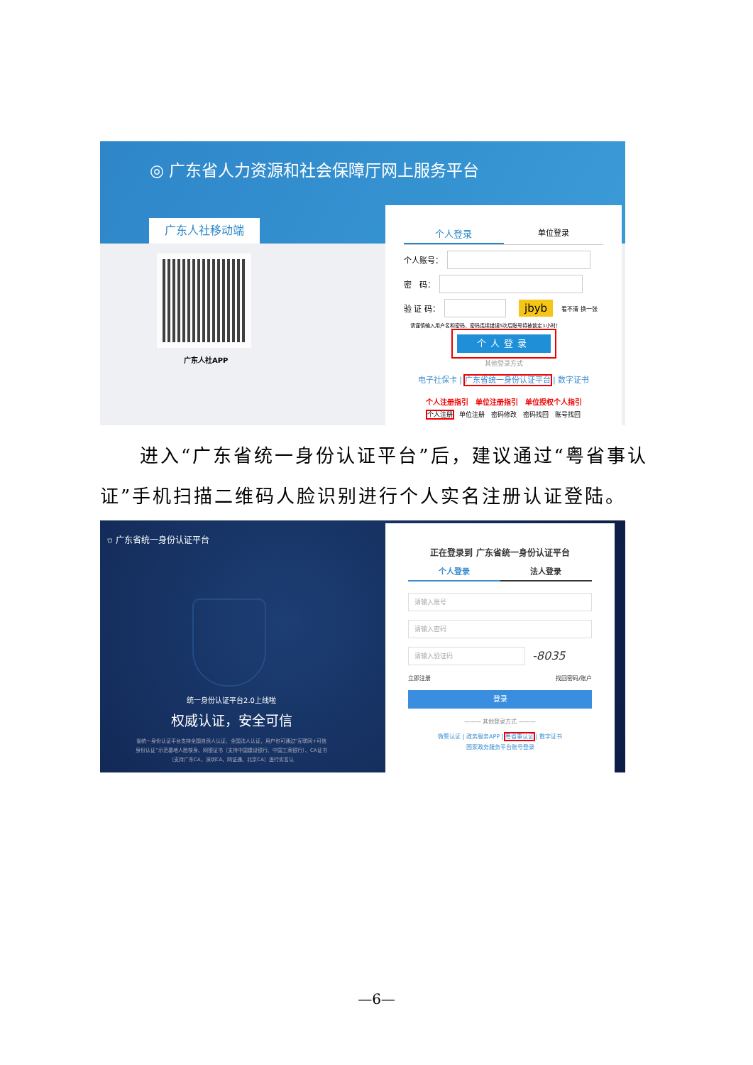◎ 广东省人力资源和社会保障厅网上服务平台
广东人社移动端
广东人社APP
个人登录
单位登录
个人账号：
密　码：
验 证 码：
jbyb 看不清 换一张
请谨慎输入用户名和密码，密码连续错误5次后账号将被锁定1小时！
个人登录
其他登录方式
电子社保卡 | 广东省统一身份认证平台 | 数字证书
个人注册指引　单位注册指引　单位授权个人指引
个人注册　单位注册　密码修改　密码找回　账号找回
进入“广东省统一身份认证平台”后，建议通过“粤省事认证”手机扫描二维码人脸识别进行个人实名注册认证登陆。
⛉ 广东省统一身份认证平台
统一身份认证平台2.0上线啦
权威认证，安全可信
省统一身份认证平台支持全国自然人认证、全国法人认证，用户也可通过“互联网+可信身份认证”示范基地人脸核身、网银证书（支持中国建设银行、中国工商银行）、CA证书（支持广东CA、深圳CA、网证通、北京CA）进行实名认
正在登录到 广东省统一身份认证平台
个人登录 法人登录
请输入账号
请输入密码
请输入验证码
-8035
立即注册 找回密码/账户
登录
——— 其他登录方式 ———
微警认证 | 政务服务APP | 粤省事认证 | 数字证书
国家政务服务平台账号登录
—6—